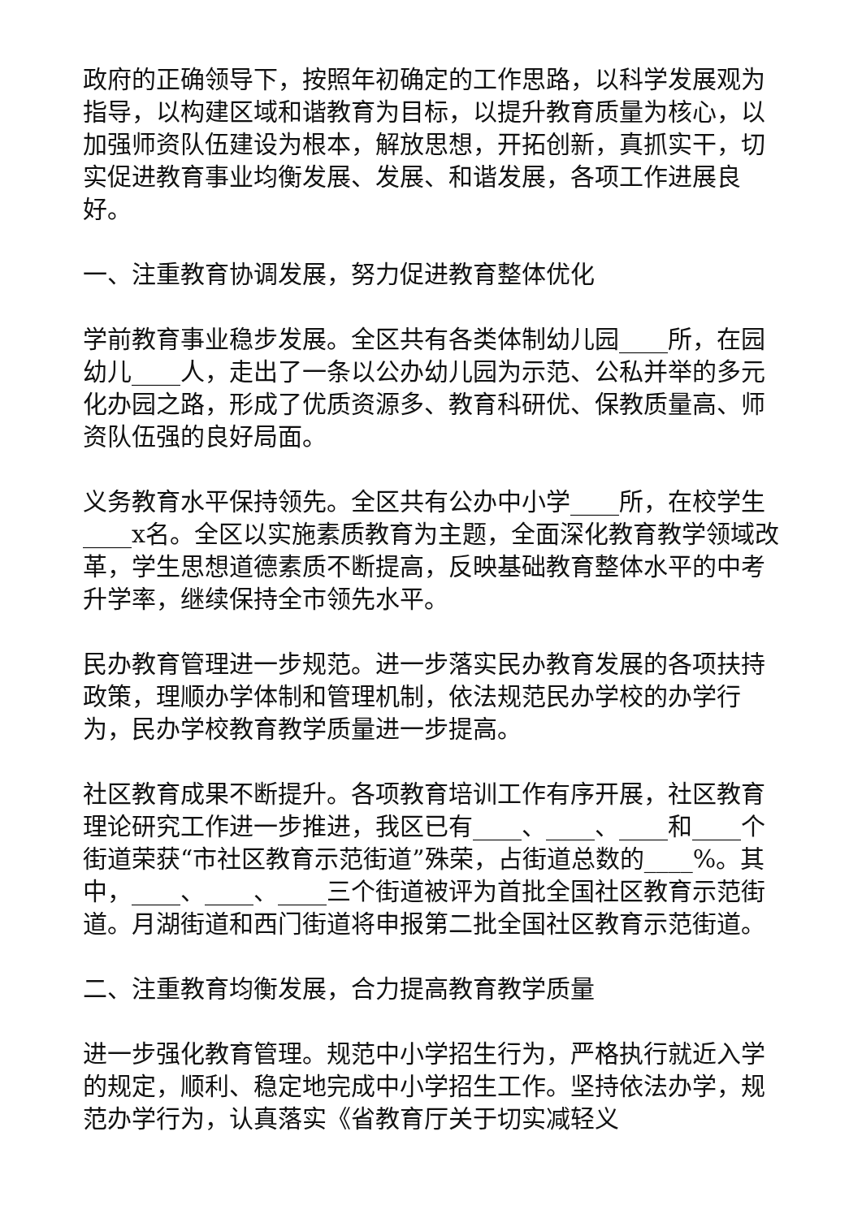政府的正确领导下，按照年初确定的工作思路，以科学发展观为指导，以构建区域和谐教育为目标，以提升教育质量为核心，以加强师资队伍建设为根本，解放思想，开拓创新，真抓实干，切实促进教育事业均衡发展、发展、和谐发展，各项工作进展良好。
一、注重教育协调发展，努力促进教育整体优化
学前教育事业稳步发展。全区共有各类体制幼儿园____所，在园幼儿____人，走出了一条以公办幼儿园为示范、公私并举的多元化办园之路，形成了优质资源多、教育科研优、保教质量高、师资队伍强的良好局面。
义务教育水平保持领先。全区共有公办中小学____所，在校学生____x名。全区以实施素质教育为主题，全面深化教育教学领域改革，学生思想道德素质不断提高，反映基础教育整体水平的中考升学率，继续保持全市领先水平。
民办教育管理进一步规范。进一步落实民办教育发展的各项扶持政策，理顺办学体制和管理机制，依法规范民办学校的办学行为，民办学校教育教学质量进一步提高。
社区教育成果不断提升。各项教育培训工作有序开展，社区教育理论研究工作进一步推进，我区已有____、____、____和____个街道荣获“市社区教育示范街道”殊荣，占街道总数的____%。其中，____、____、____三个街道被评为首批全国社区教育示范街道。月湖街道和西门街道将申报第二批全国社区教育示范街道。
二、注重教育均衡发展，合力提高教育教学质量
进一步强化教育管理。规范中小学招生行为，严格执行就近入学的规定，顺利、稳定地完成中小学招生工作。坚持依法办学，规范办学行为，认真落实《省教育厅关于切实减轻义